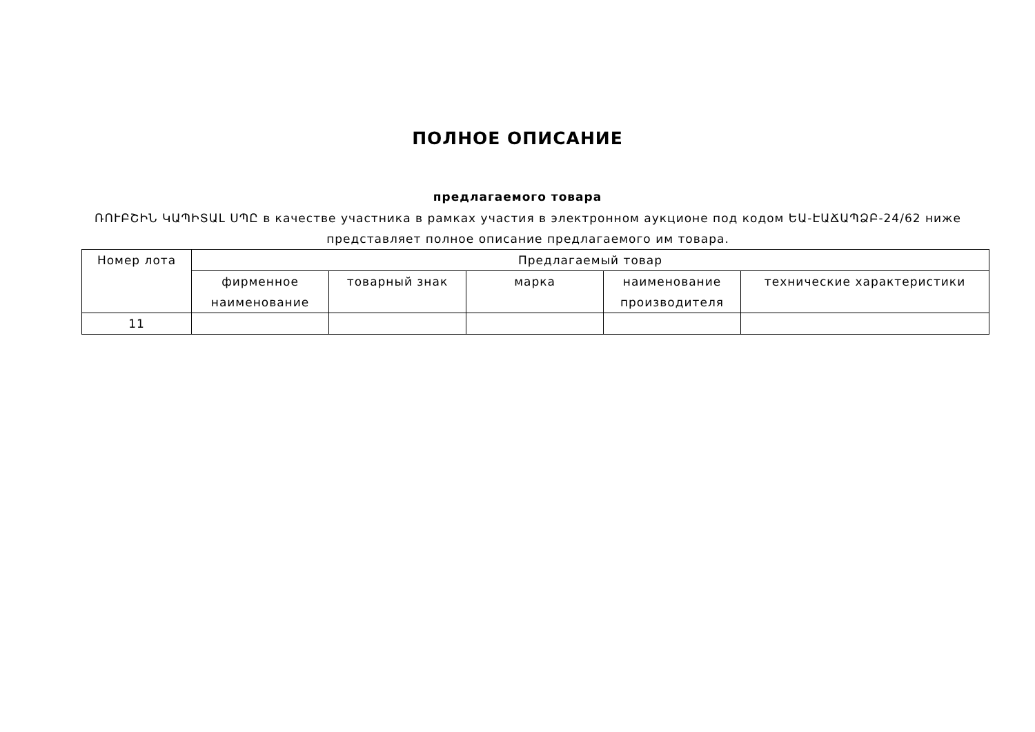ПОЛНОЕ ОПИСАНИЕ
предлагаемого товара
ՌՈՒԲՇԻՆ ԿԱՊԻՏԱԼ ՍՊԸ в качестве участника в рамках участия в электронном аукционе под кодом ԵԱ-ԷԱՃԱՊՁԲ-24/62 ниже представляет полное описание предлагаемого им товара.
| Номер лота | Предлагаемый товар | | | | |
| --- | --- | --- | --- | --- | --- |
| | фирменное наименование | товарный знак | марка | наименование производителя | технические характеристики |
| 11 | | | | | |